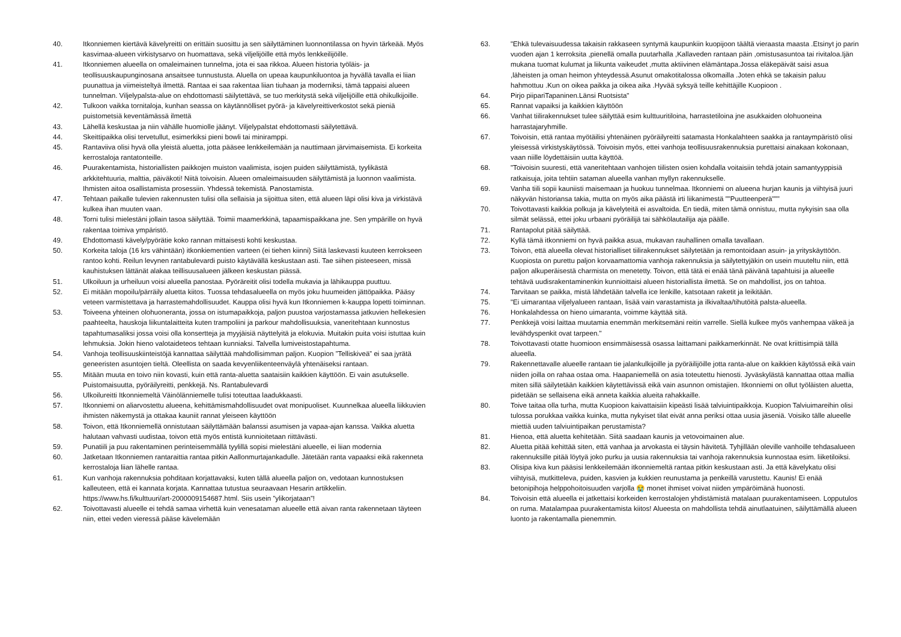40. Itkonniemen kiertävä kävelyreitti on erittäin suosittu ja sen säilyttäminen luonnontilassa on hyvin tärkeää. Myös kasvimaa-alueen virkistysarvo on huomattava, sekä viljelijöille että myös lenkkeilijöille.
41. Itkonniemen alueella on omaleimainen tunnelma, jota ei saa rikkoa. Alueen historia työläis- ja teollisuuskaupunginosana ansaitsee tunnustusta. Aluella on upeaa kaupunkiluontoa ja hyvällä tavalla ei liian puunattua ja viimeisteltyä ilmettä. Rantaa ei saa rakentaa liian tiuhaan ja moderniksi, tämä tappaisi alueen tunnelman. Viljelypalsta-alue on ehdottomasti säilytettävä, se tuo merkitystä sekä viljelijöille että ohikulkijoille.
42. Tulkoon vaikka tornitaloja, kunhan seassa on käytännölliset pyörä- ja kävelyreittiverkostot sekä pieniä puistometsiä keventämässä ilmettä
43. Lähellä keskustaa ja niin vähälle huomiolle jäänyt. Viljelypalstat ehdottomasti säilytettävä.
44. Skeittipaikka olisi tervetullut, esimerkiksi pieni bowli tai miniramppi.
45. Rantaviiva olisi hyvä olla yleistä aluetta, jotta pääsee lenkkeilemään ja nauttimaan järvimaisemista. Ei korkeita kerrostaloja rantatonteille.
46. Puurakentamista, historiallisten paikkojen muiston vaalimista, isojen puiden säilyttämistä, tyylikästä arkkitehtuuria, malttia, päiväkoti! Niitä toivoisin. Alueen omaleimaisuuden säilyttämistä ja luonnon vaalimista. Ihmisten aitoa osallistamista prosessiin. Yhdessä tekemistä. Panostamista.
47. Tehtaan paikalle tulevien rakennusten tulisi olla sellaisia ja sijoittua siten, että alueen läpi olisi kiva ja virkistävä kulkea ihan muuten vaan.
48. Torni tulisi mielestäni jollain tasoa säilyttää. Toimii maamerkkinä, tapaamispaikkana jne. Sen ympärille on hyvä rakentaa toimiva ympäristö.
49. Ehdottomasti kävely/pyörätie koko rannan mittaisesti kohti keskustaa.
50. Korkeita taloja (16 krs vähintään) itkonkiementien varteen (ei tiehen kiinni) Siitä laskevasti kuuteen kerrokseen rantoo kohti. Reilun levynen rantabulevardi puisto käytävällä keskustaan asti. Tae siihen pisteeseen, missä kauhistuksen lättänät alakaa teillisuusalueen jälkeen keskustan piässä.
51. Ulkoiluun ja urheiluun voisi alueella panostaa. Pyöräreitit olisi todella mukavia ja lähikauppa puuttuu.
52. Ei mitään mopoilu/pärräily aluetta kiitos. Tuossa tehdasalueella on myös joku huumeiden jättöpaikka. Pääsy veteen varmistettava ja harrastemahdollisuudet. Kauppa olisi hyvä kun Itkonniemen k-kauppa lopetti toiminnan.
53. Toiveena yhteinen olohuoneranta, jossa on istumapaikkoja, paljon puustoa varjostamassa jatkuvien hellekesien paahteelta, hauskoja liikuntalaitteita kuten trampoliini ja parkour mahdollisuuksia, vaneritehtaan kunnostus tapahtumasaliksi jossa voisi olla konsertteja ja myyjäisiä näyttelyitä ja elokuvia. Muitakin puita voisi istuttaa kuin lehmuksia. Jokin hieno valotaideteos tehtaan kunniaksi. Talvella lumiveistostapahtuma.
54. Vanhoja teollisuuskiinteistöjä kannattaa säilyttää mahdollisimman paljon. Kuopion ”Telliskiveä” ei saa jyrätä geneeristen asuntojen tieltä. Oleellista on saada kevyenliikenteenväylä yhtenäiseksi rantaan.
55. Mitään muuta en toivo niin kovasti, kuin että ranta-aluetta saataisiin kaikkien käyttöön. Ei vain asutukselle. Puistomaisuutta, pyöräilyreitti, penkkejä. Ns. Rantabulevardi
56. Ulkoilureitti Itkonniemeltä Väinölänniemelle tulisi toteuttaa laadukkaasti.
57. Itkonniemi on aliarvostettu alueena, kehittämismahdollisuudet ovat monipuoliset. Kuunnelkaa alueella liikkuvien ihmisten näkemystä ja ottakaa kauniit rannat yleiseen käyttöön
58. Toivon, että Itkonniemellä onnistutaan säilyttämään balanssi asumisen ja vapaa-ajan kanssa. Vaikka aluetta halutaan vahvasti uudistaa, toivon että myös entistä kunnioitetaan riittävästi.
59. Punatiili ja puu rakentaminen perinteisemmällä tyylillä sopisi mielestäni alueelle, ei liian modernia
60. Jatketaan Itkonniemen rantaraittia rantaa pitkin Aallonmurtajankadulle. Jätetään ranta vapaaksi eikä rakenneta kerrostaloja liian lähelle rantaa.
61. Kun vanhoja rakennuksia pohditaan korjattavaksi, kuten tällä alueella paljon on, vedotaan kunnostuksen kalleuteen, että ei kannata korjata. Kannattaa tutustua seuraavaan Hesarin artikkeliin. https://www.hs.fi/kulttuuri/art-2000009154687.html. Siis usein ”ylikorjataan”!
62. Toivottavasti alueelle ei tehdä samaa virhettä kuin venesataman alueelle että aivan ranta rakennetaan täyteen niin, ettei veden vieressä pääse kävelemään
63. "Ehkä tulevaisuudessa takaisin rakkaseen syntymä kaupunkiin kuopijoon täältä vieraasta maasta .Etsinyt jo parin vuoden ajan 1 kerroksita ,pienellä omalla puutarhalla ,Kallaveden rantaan päin ,omistusasuntoa tai rivitaloa.Ijän mukana tuomat kulumat ja liikunta vaikeudet ,mutta aktiivinen elämäntapa.Jossa eläkepäivät saisi asua ,läheisten ja oman heimon yhteydessä.Asunut omakotitalossa olkomailla .Joten ehkä se takaisin paluu hahmottuu .Kun on oikea paikka ja oikea aika .Hyvää syksyä teille kehittäjille Kuopioon .
64. Pirjo piipariTapaninen.Länsi Ruotsista"
65. Rannat vapaiksi ja kaikkien käyttöön
66. Vanhat tiilirakennukset tulee säilyttää esim kulttuuritiloina, harrastetiloina jne asukkaiden olohuoneina harrastajaryhmille.
67. Toivoisin, että rantaa myötäilisi yhtenäinen pyöräilyreitti satamasta Honkalahteen saakka ja rantaympäristö olisi yleisessä virkistyskäytössä. Toivoisin myös, ettei vanhoja teollisuusrakennuksia purettaisi ainakaan kokonaan, vaan niille löydettäisiin uutta käyttöä.
68. "Toivoisin suuresti, että vaneritehtaan vanhojen tiilisten osien kohdalla voitaisiin tehdä jotain samantyyppisiä ratkaisuja, joita tehtiin sataman alueella vanhan myllyn rakennukselle.
69. Vanha tiili sopii kauniisti maisemaan ja huokuu tunnelmaa. Itkonniemi on alueena hurjan kaunis ja viihtyisä juuri näkyvän historiansa takia, mutta on myös aika päästä irti liikanimestä ""Puutteenperä"""
70. Toivottavasti kaikkia polkuja ja kävelyteitä ei asvaltoida. En tiedä, miten tämä onnistuu, mutta nykyisin saa olla silmät selässä, ettei joku urbaani pyöräilijä tai sähkölautailija aja päälle.
71. Rantapolut pitää säilyttää.
72. Kyllä tämä itkonniemi on hyvä paikka asua, mukavan rauhallinen omalla tavallaan.
73. Toivon, että alueella olevat historialliset tiilirakennukset säilytetään ja remontoidaan asuin- ja yrityskäyttöön. Kuopiosta on purettu paljon korvaamattomia vanhoja rakennuksia ja säilytettyjäkin on usein muuteltu niin, että paljon alkuperäisestä charmista on menetetty. Toivon, että tätä ei enää tänä päivänä tapahtuisi ja alueelle tehtävä uudisrakentaminenkin kunnioittaisi alueen historiallista ilmettä. Se on mahdollist, jos on tahtoa.
74. Tarvitaan se paikka, mistä lähdetään talvella ice lenkille, katsotaan raketit ja leikitään.
75. "Ei uimarantaa viljelyalueen rantaan, lisää vain varastamista ja ilkivaltaa/tihutöitä palsta-alueella.
76. Honkalahdessa on hieno uimaranta, voimme käyttää sitä.
77. Penkkejä voisi laittaa muutamia enemmän merkitsemäni reitin varrelle. Siellä kulkee myös vanhempaa väkeä ja levähdyspenkit ovat tarpeen."
78. Toivottavasti otatte huomioon ensimmäisessä osassa laittamani paikkamerkinnät. Ne ovat kriittisimpiä tällä alueella.
79. Rakennettavalle alueelle rantaan tie jalankulkijoille ja pyöräilijöille jotta ranta-alue on kaikkien käytössä eikä vain niiden joilla on rahaa ostaa oma. Haapaniemellä on asia toteutettu hienosti. Jyväskylästä kannattaa ottaa mallia miten sillä säilytetään kaikkien käytettävissä eikä vain asunnon omistajien. Itkonniemi on ollut työläisten aluetta, pidetään se sellaisena eikä anneta kaikkia alueita rahakkaille.
80. Toive taitaa olla turha, mutta Kuopioon kaivattaisiin kipeästi lisää talviuintipaikkoja. Kuopion Talviuimareihin olisi tulossa porukkaa vaikka kuinka, mutta nykyiset tilat eivät anna periksi ottaa uusia jäseniä. Voisiko tälle alueelle miettiä uuden talviuintipaikan perustamista?
81. Hienoa, että aluetta kehitetään. Siitä saadaan kaunis ja vetovoimainen alue.
82. Aluetta pitää kehittää siten, että vanhaa ja arvokasta ei täysin hävitetä. Tyhjillään oleville vanhoille tehdasalueen rakennuksille pitää löytyä joko purku ja uusia rakennuksia tai vanhoja rakennuksia kunnostaa esim. liiketiloiksi.
83. Olisipa kiva kun pääsisi lenkkeilemään itkonniemeltä rantaa pitkin keskustaan asti. Ja että kävelykatu olisi viihtyisä, mutkitteleva, puiden, kasvien ja kukkien reunustama ja penkeillä varustettu. Kaunis! Ei enää betonipihoja helppohoitoisuuden varjolla 😭 monet ihmiset voivat niiden ympäröimänä huonosti.
84. Toivoisin että alueella ei jatkettaisi korkeiden kerrostalojen yhdistämistä matalaan puurakentamiseen. Lopputulos on ruma. Matalampaa puurakentamista kiitos! Alueesta on mahdollista tehdä ainutlaatuinen, säilyttämällä alueen luonto ja rakentamalla pienemmin.